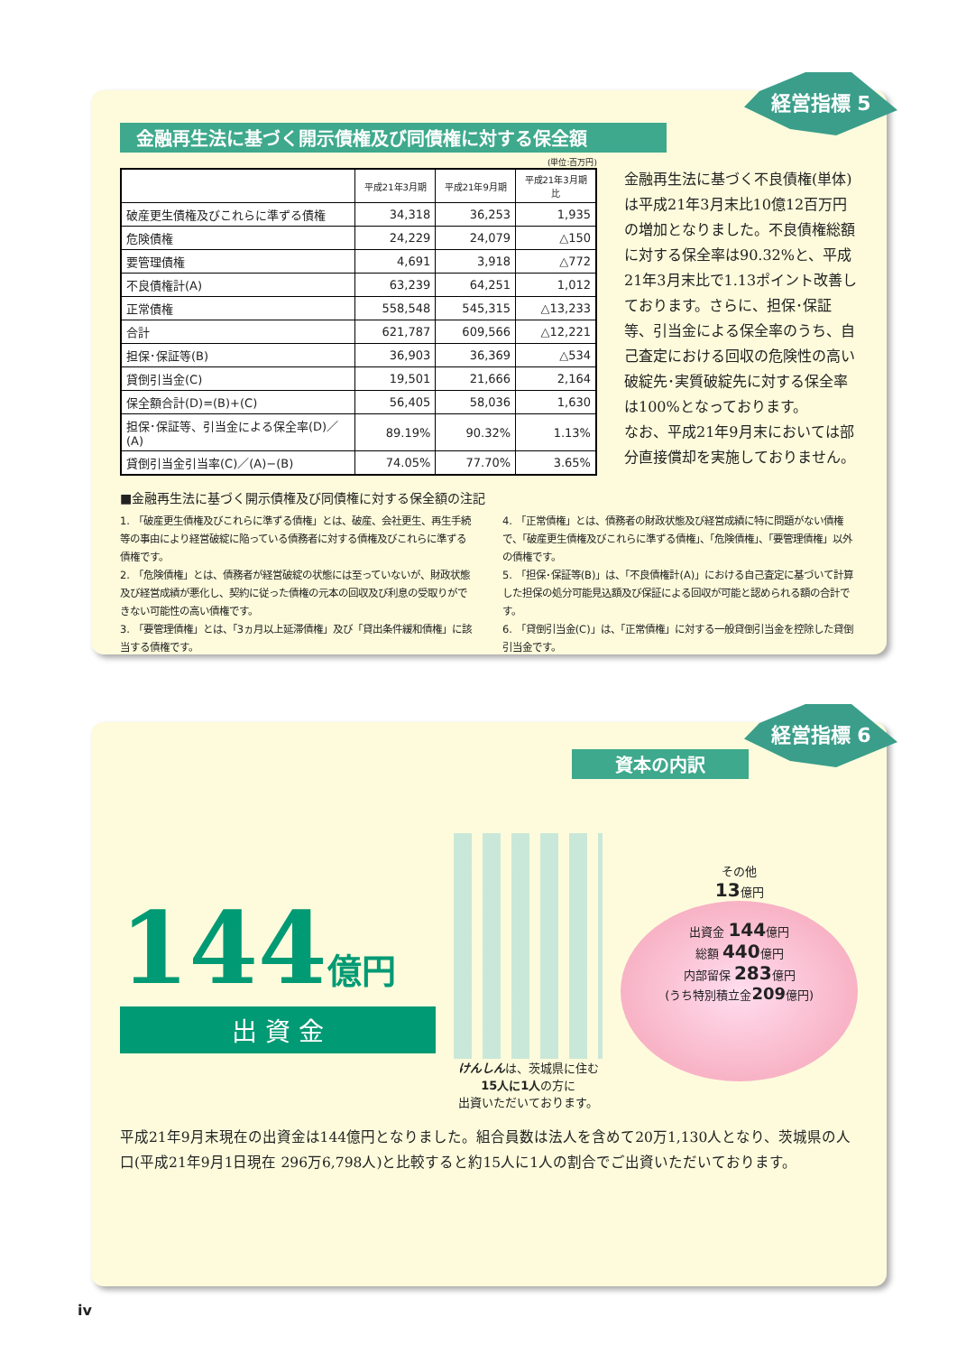経営指標 5
金融再生法に基づく開示債権及び同債権に対する保全額
(単位:百万円)
| | 平成21年3月期 | 平成21年9月期 | 平成21年3月期比 |
| --- | --- | --- | --- |
| 破産更生債権及びこれらに準ずる債権 | 34,318 | 36,253 | 1,935 |
| 危険債権 | 24,229 | 24,079 | △150 |
| 要管理債権 | 4,691 | 3,918 | △772 |
| 不良債権計(A) | 63,239 | 64,251 | 1,012 |
| 正常債権 | 558,548 | 545,315 | △13,233 |
| 合計 | 621,787 | 609,566 | △12,221 |
| 担保･保証等(B) | 36,903 | 36,369 | △534 |
| 貸倒引当金(C) | 19,501 | 21,666 | 2,164 |
| 保全額合計(D)=(B)+(C) | 56,405 | 58,036 | 1,630 |
| 担保･保証等、引当金による保全率(D)／(A) | 89.19% | 90.32% | 1.13% |
| 貸倒引当金引当率(C)／(A)−(B) | 74.05% | 77.70% | 3.65% |
金融再生法に基づく不良債権(単体)は平成21年3月末比10億12百万円の増加となりました。不良債権総額に対する保全率は90.32%と、平成21年3月末比で1.13ポイント改善しております。さらに、担保･保証等、引当金による保全率のうち、自己査定における回収の危険性の高い破綻先･実質破綻先に対する保全率は100%となっております。
なお、平成21年9月末においては部分直接償却を実施しておりません。
■金融再生法に基づく開示債権及び同債権に対する保全額の注記
1. 「破産更生債権及びこれらに準ずる債権」とは、破産、会社更生、再生手続等の事由により経営破綻に陥っている債務者に対する債権及びこれらに準ずる債権です。
2. 「危険債権」とは、債務者が経営破綻の状態には至っていないが、財政状態及び経営成績が悪化し、契約に従った債権の元本の回収及び利息の受取りができない可能性の高い債権です。
3. 「要管理債権」とは、「3ヵ月以上延滞債権」及び「貸出条件緩和債権」に該当する債権です。
4. 「正常債権」とは、債務者の財政状態及び経営成績に特に問題がない債権で、「破産更生債権及びこれらに準ずる債権」、「危険債権」、「要管理債権」以外の債権です。
5. 「担保･保証等(B)」は、「不良債権計(A)」における自己査定に基づいて計算した担保の処分可能見込額及び保証による回収が可能と認められる額の合計です。
6. 「貸倒引当金(C)」は、「正常債権」に対する一般貸倒引当金を控除した貸倒引当金です。
経営指標 6
資本の内訳
144億円
出 資 金
けんしんは、茨城県に住む
15人に1人の方に
出資いただいております。
その他
13億円
出資金 144億円
総額 440億円
内部留保 283億円
(うち特別積立金209億円)
平成21年9月末現在の出資金は144億円となりました。組合員数は法人を含めて20万1,130人となり、茨城県の人口(平成21年9月1日現在 296万6,798人)と比較すると約15人に1人の割合でご出資いただいております。
iv